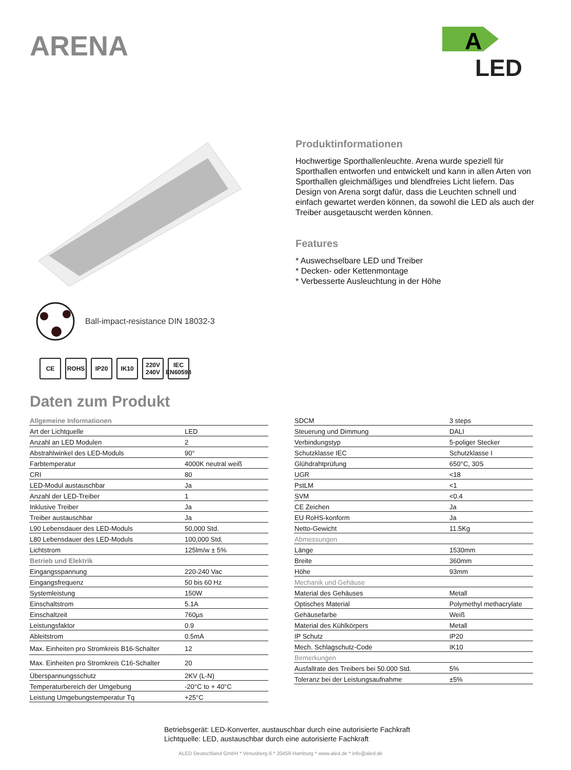ARENA
A
LED
Produktinformationen
Hochwertige Sporthallenleuchte. Arena wurde speziell für Sporthallen entworfen und entwickelt und kann in allen Arten von Sporthallen gleichmäßiges und blendfreies Licht liefern. Das Design von Arena sorgt dafür, dass die Leuchten schnell und einfach gewartet werden können, da sowohl die LED als auch der Treiber ausgetauscht werden können.
Features
* Auswechselbare LED und Treiber
* Decken- oder Kettenmontage
* Verbesserte Ausleuchtung in der Höhe
Ball-impact-resistance DIN 18032-3
CE ROHS IP20 IK10 220V 240V
IEC EN60598
Daten zum Produkt
| Allgemeine Informationen | |
| Art der Lichtquelle | LED |
| Anzahl an LED Modulen | 2 |
| Abstrahlwinkel des LED-Moduls | 90° |
| Farbtemperatur | 4000K neutral weiß |
| CRI | 80 |
| LED-Modul austauschbar | Ja |
| Anzahl der LED-Treiber | 1 |
| Inklusive Treiber | Ja |
| Treiber austauschbar | Ja |
| L90 Lebensdauer des LED-Moduls | 50,000 Std. |
| L80 Lebensdauer des LED-Moduls | 100,000 Std. |
| Lichtstrom | 125lm/w ± 5% |
| Betrieb und Elektrik | |
| Eingangsspannung | 220-240 Vac |
| Eingangsfrequenz | 50 bis 60 Hz |
| Systemleistung | 150W |
| Einschaltstrom | 5.1A |
| Einschaltzeit | 760µs |
| Leistungsfaktor | 0.9 |
| Ableitstrom | 0.5mA |
| Max. Einheiten pro Stromkreis B16-Schalter | 12 |
| Max. Einheiten pro Stromkreis C16-Schalter | 20 |
| Überspannungsschutz | 2KV (L-N) |
| Temperaturbereich der Umgebung | -20°C to + 40°C |
| Leistung Umgebungstemperatur Tq | +25°C |
| SDCM | 3 steps |
| Steuerung und Dimmung | DALI |
| Verbindungstyp | 5-poliger Stecker |
| Schutzklasse IEC | Schutzklasse I |
| Glühdrahtprüfung | 650°C, 30S |
| UGR | <18 |
| PstLM | <1 |
| SVM | <0.4 |
| CE Zeichen | Ja |
| EU RoHS-konform | Ja |
| Netto-Gewicht | 11.5Kg |
| Abmessungen | |
| Länge | 1530mm |
| Breite | 360mm |
| Höhe | 93mm |
| Mechanik und Gehäuse | |
| Material des Gehäuses | Metall |
| Optisches Material | Polymethyl methacrylate |
| Gehäusefarbe | Weiß |
| Material des Kühlkörpers | Metall |
| IP Schutz | IP20 |
| Mech. Schlagschutz-Code | IK10 |
| Bemerkungen | |
| Ausfallrate des Treibers bei 50.000 Std. | 5% |
| Toleranz bei der Leistungsaufnahme | ±5% |
Betriebsgerät: LED-Konverter, austauschbar durch eine autorisierte Fachkraft
Lichtquelle: LED, austauschbar durch eine autorisierte Fachkraft
ALED Deutschland GmbH * Venusberg 6 * 20459 Hamburg * www.aled.de * info@aled.de